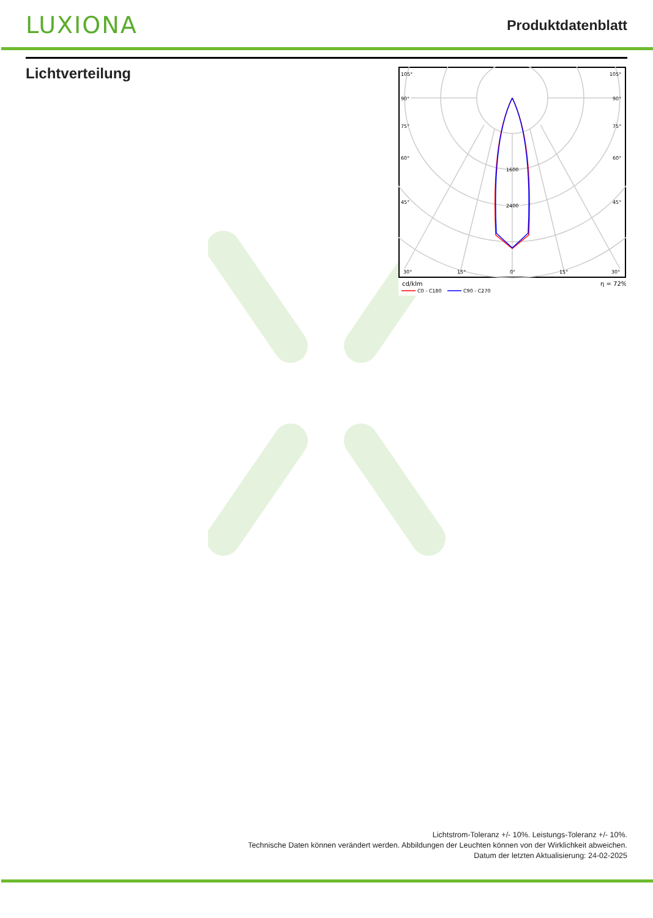LUXIONA
Produktdatenblatt
Lichtverteilung
105°
105°
90°
90°
75°
75°
60°
60°
45°
45°
1600
2400
30°
15°
0°
15°
30°
cd/klm
η = 72%
C0 - C180
C90 - C270
Lichtstrom-Toleranz +/- 10%. Leistungs-Toleranz +/- 10%.
Technische Daten können verändert werden. Abbildungen der Leuchten können von der Wirklichkeit abweichen.
Datum der letzten Aktualisierung: 24-02-2025